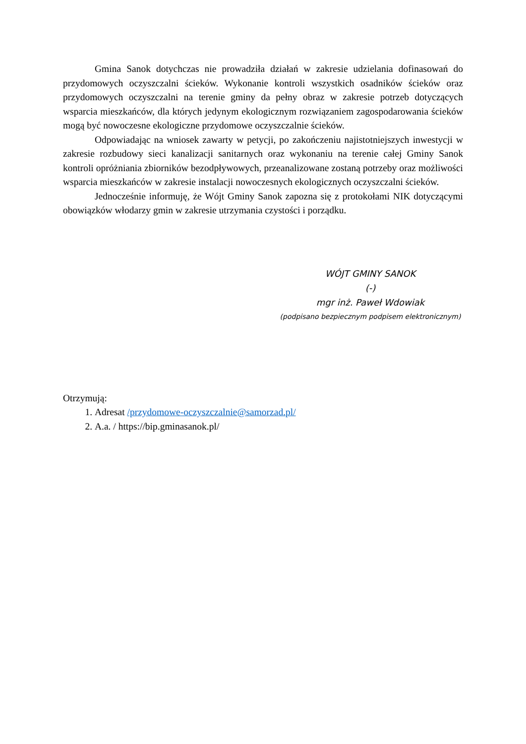Gmina Sanok dotychczas nie prowadziła działań w zakresie udzielania dofinasowań do przydomowych oczyszczalni ścieków. Wykonanie kontroli wszystkich osadników ścieków oraz przydomowych oczyszczalni na terenie gminy da pełny obraz w zakresie potrzeb dotyczących wsparcia mieszkańców, dla których jedynym ekologicznym rozwiązaniem zagospodarowania ścieków mogą być nowoczesne ekologiczne przydomowe oczyszczalnie ścieków.
Odpowiadając na wniosek zawarty w petycji, po zakończeniu najistotniejszych inwestycji w zakresie rozbudowy sieci kanalizacji sanitarnych oraz wykonaniu na terenie całej Gminy Sanok kontroli opróżniania zbiorników bezodpływowych, przeanalizowane zostaną potrzeby oraz możliwości wsparcia mieszkańców w zakresie instalacji nowoczesnych ekologicznych oczyszczalni ścieków.
Jednocześnie informuję, że Wójt Gminy Sanok zapozna się z protokołami NIK dotyczącymi obowiązków włodarzy gmin w zakresie utrzymania czystości i porządku.
WÓJT GMINY SANOK
(-)
mgr inż. Paweł Wdowiak
(podpisano bezpiecznym podpisem elektronicznym)
Otrzymują:
1. Adresat /przydomowe-oczyszczalnie@samorzad.pl/
2. A.a. / https://bip.gminasanok.pl/